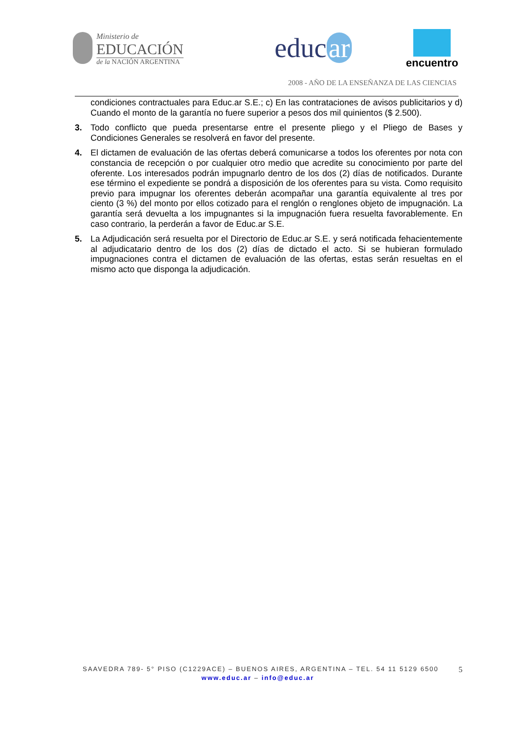Ministerio de
EDUCACIÓN
de la NACIÓN ARGENTINA
educ ar encuentro
2008 - AÑO DE LA ENSEÑANZA DE LAS CIENCIAS
condiciones contractuales para Educ.ar S.E.; c) En las contrataciones de avisos publicitarios y d) Cuando el monto de la garantía no fuere superior a pesos dos mil quinientos ($ 2.500).
3. Todo conflicto que pueda presentarse entre el presente pliego y el Pliego de Bases y Condiciones Generales se resolverá en favor del presente.
4. El dictamen de evaluación de las ofertas deberá comunicarse a todos los oferentes por nota con constancia de recepción o por cualquier otro medio que acredite su conocimiento por parte del oferente. Los interesados podrán impugnarlo dentro de los dos (2) días de notificados. Durante ese término el expediente se pondrá a disposición de los oferentes para su vista. Como requisito previo para impugnar los oferentes deberán acompañar una garantía equivalente al tres por ciento (3 %) del monto por ellos cotizado para el renglón o renglones objeto de impugnación. La garantía será devuelta a los impugnantes si la impugnación fuera resuelta favorablemente. En caso contrario, la perderán a favor de Educ.ar S.E.
5. La Adjudicación será resuelta por el Directorio de Educ.ar S.E. y será notificada fehacientemente al adjudicatario dentro de los dos (2) días de dictado el acto. Si se hubieran formulado impugnaciones contra el dictamen de evaluación de las ofertas, estas serán resueltas en el mismo acto que disponga la adjudicación.
SAAVEDRA 789- 5° PISO (C1229ACE) – BUENOS AIRES, ARGENTINA – TEL. 54 11 5129 6500 5
www.educ.ar – info@educ.ar